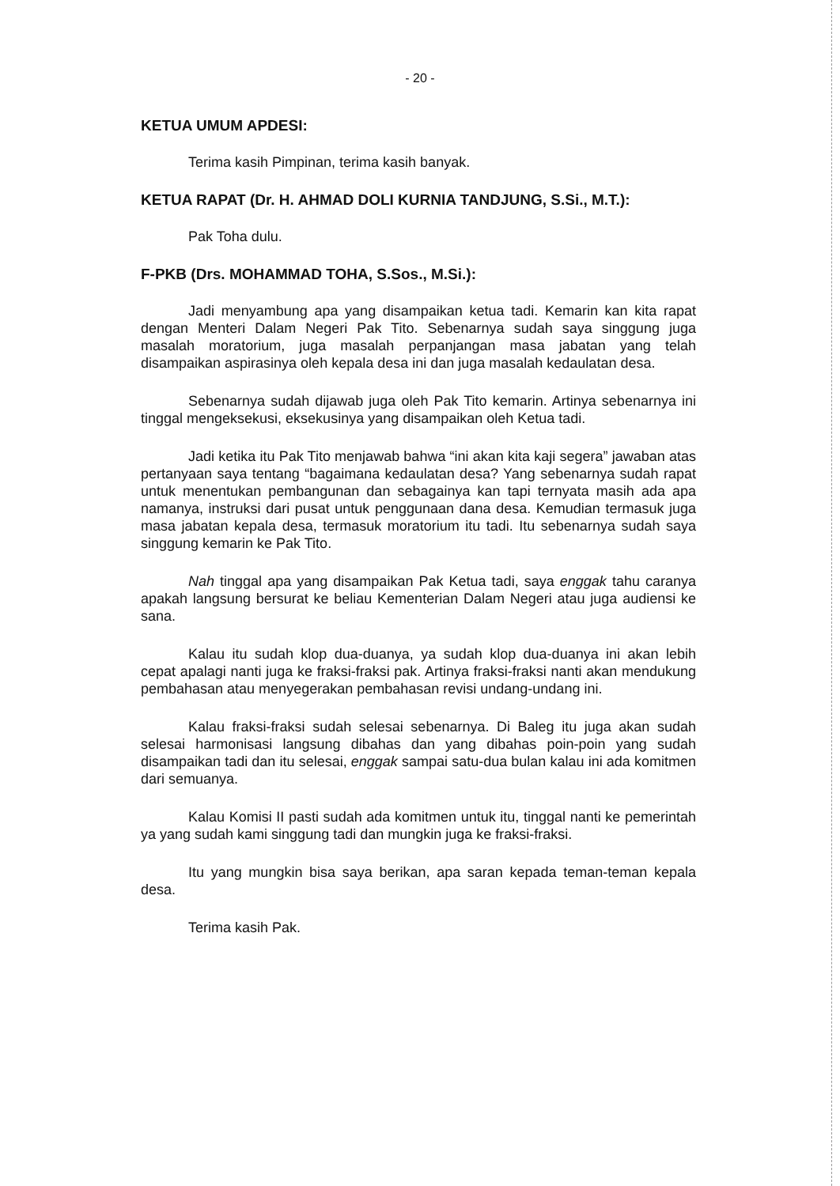- 20 -
KETUA UMUM APDESI:
Terima kasih Pimpinan, terima kasih banyak.
KETUA RAPAT (Dr. H. AHMAD DOLI KURNIA TANDJUNG, S.Si., M.T.):
Pak Toha dulu.
F-PKB (Drs. MOHAMMAD TOHA, S.Sos., M.Si.):
Jadi menyambung apa yang disampaikan ketua tadi. Kemarin kan kita rapat dengan Menteri Dalam Negeri Pak Tito. Sebenarnya sudah saya singgung juga masalah moratorium, juga masalah perpanjangan masa jabatan yang telah disampaikan aspirasinya oleh kepala desa ini dan juga masalah kedaulatan desa.
Sebenarnya sudah dijawab juga oleh Pak Tito kemarin. Artinya sebenarnya ini tinggal mengeksekusi, eksekusinya yang disampaikan oleh Ketua tadi.
Jadi ketika itu Pak Tito menjawab bahwa “ini akan kita kaji segera” jawaban atas pertanyaan saya tentang “bagaimana kedaulatan desa? Yang sebenarnya sudah rapat untuk menentukan pembangunan dan sebagainya kan tapi ternyata masih ada apa namanya, instruksi dari pusat untuk penggunaan dana desa. Kemudian termasuk juga masa jabatan kepala desa, termasuk moratorium itu tadi. Itu sebenarnya sudah saya singgung kemarin ke Pak Tito.
Nah tinggal apa yang disampaikan Pak Ketua tadi, saya enggak tahu caranya apakah langsung bersurat ke beliau Kementerian Dalam Negeri atau juga audiensi ke sana.
Kalau itu sudah klop dua-duanya, ya sudah klop dua-duanya ini akan lebih cepat apalagi nanti juga ke fraksi-fraksi pak. Artinya fraksi-fraksi nanti akan mendukung pembahasan atau menyegerakan pembahasan revisi undang-undang ini.
Kalau fraksi-fraksi sudah selesai sebenarnya. Di Baleg itu juga akan sudah selesai harmonisasi langsung dibahas dan yang dibahas poin-poin yang sudah disampaikan tadi dan itu selesai, enggak sampai satu-dua bulan kalau ini ada komitmen dari semuanya.
Kalau Komisi II pasti sudah ada komitmen untuk itu, tinggal nanti ke pemerintah ya yang sudah kami singgung tadi dan mungkin juga ke fraksi-fraksi.
Itu yang mungkin bisa saya berikan, apa saran kepada teman-teman kepala desa.
Terima kasih Pak.